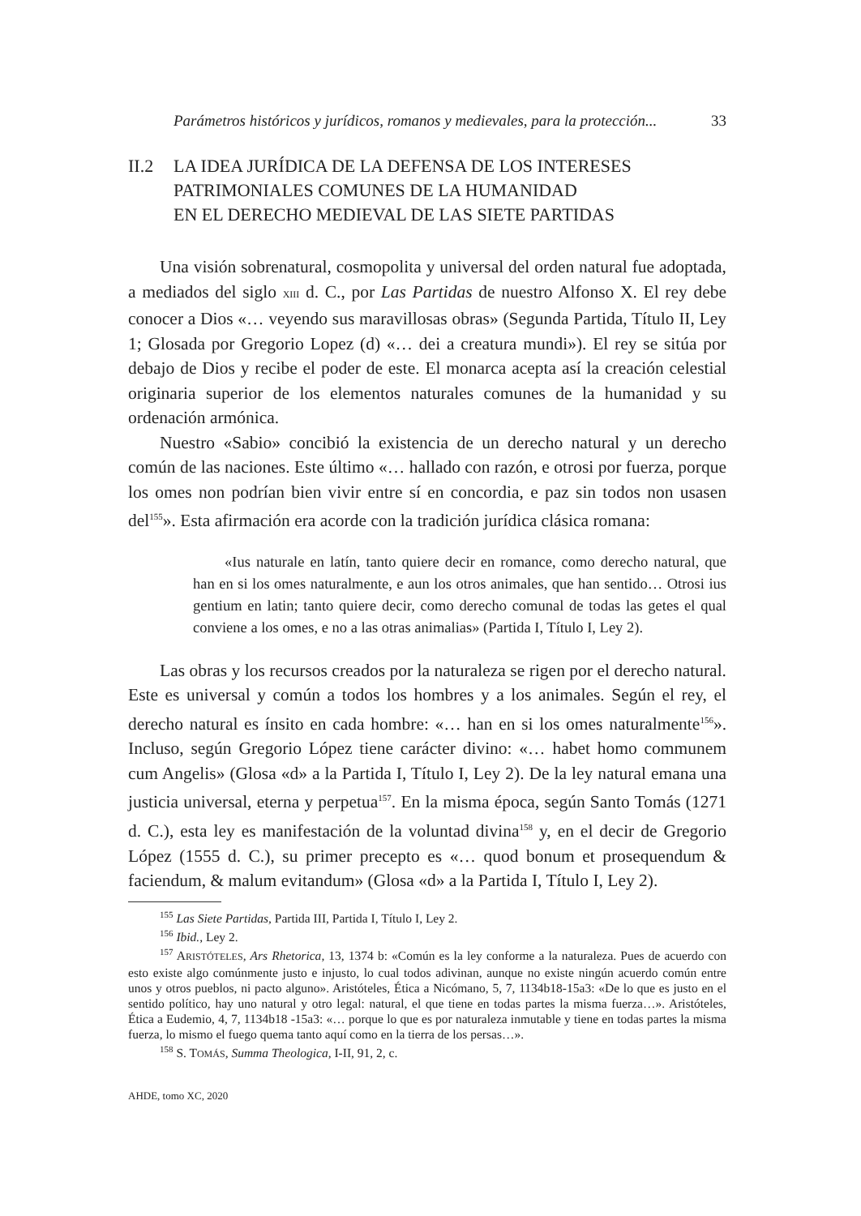Parámetros históricos y jurídicos, romanos y medievales, para la protección... 33
II.2 LA IDEA JURÍDICA DE LA DEFENSA DE LOS INTERESES
PATRIMONIALES COMUNES DE LA HUMANIDAD
EN EL DERECHO MEDIEVAL DE LAS SIETE PARTIDAS
Una visión sobrenatural, cosmopolita y universal del orden natural fue adoptada, a mediados del siglo XIII d. C., por Las Partidas de nuestro Alfonso X. El rey debe conocer a Dios «… veyendo sus maravillosas obras» (Segunda Partida, Título II, Ley 1; Glosada por Gregorio Lopez (d) «… dei a creatura mundi»). El rey se sitúa por debajo de Dios y recibe el poder de este. El monarca acepta así la creación celestial originaria superior de los elementos naturales comunes de la humanidad y su ordenación armónica.
Nuestro «Sabio» concibió la existencia de un derecho natural y un derecho común de las naciones. Este último «… hallado con razón, e otrosi por fuerza, porque los omes non podrían bien vivir entre sí en concordia, e paz sin todos non usasen del<sup>155</sup>». Esta afirmación era acorde con la tradición jurídica clásica romana:
«Ius naturale en latín, tanto quiere decir en romance, como derecho natural, que han en si los omes naturalmente, e aun los otros animales, que han sentido… Otrosi ius gentium en latin; tanto quiere decir, como derecho comunal de todas las getes el qual conviene a los omes, e no a las otras animalias» (Partida I, Título I, Ley 2).
Las obras y los recursos creados por la naturaleza se rigen por el derecho natural. Este es universal y común a todos los hombres y a los animales. Según el rey, el derecho natural es ínsito en cada hombre: «… han en si los omes naturalmente<sup>156</sup>». Incluso, según Gregorio López tiene carácter divino: «… habet homo communem cum Angelis» (Glosa «d» a la Partida I, Título I, Ley 2). De la ley natural emana una justicia universal, eterna y perpetua<sup>157</sup>. En la misma época, según Santo Tomás (1271 d. C.), esta ley es manifestación de la voluntad divina<sup>158</sup> y, en el decir de Gregorio López (1555 d. C.), su primer precepto es «… quod bonum et prosequendum & faciendum, & malum evitandum» (Glosa «d» a la Partida I, Título I, Ley 2).
<sup>155</sup> Las Siete Partidas, Partida III, Partida I, Título I, Ley 2.
<sup>156</sup> Ibid., Ley 2.
<sup>157</sup> ARISTÓTELES, Ars Rhetorica, 13, 1374 b: «Común es la ley conforme a la naturaleza. Pues de acuerdo con esto existe algo comúnmente justo e injusto, lo cual todos adivinan, aunque no existe ningún acuerdo común entre unos y otros pueblos, ni pacto alguno». Aristóteles, Ética a Nicómano, 5, 7, 1134b18-15a3: «De lo que es justo en el sentido político, hay uno natural y otro legal: natural, el que tiene en todas partes la misma fuerza…». Aristóteles, Ética a Eudemio, 4, 7, 1134b18 -15a3: «… porque lo que es por naturaleza inmutable y tiene en todas partes la misma fuerza, lo mismo el fuego quema tanto aquí como en la tierra de los persas…».
<sup>158</sup> S. TOMÁS, Summa Theologica, I-II, 91, 2, c.
AHDE, tomo XC, 2020